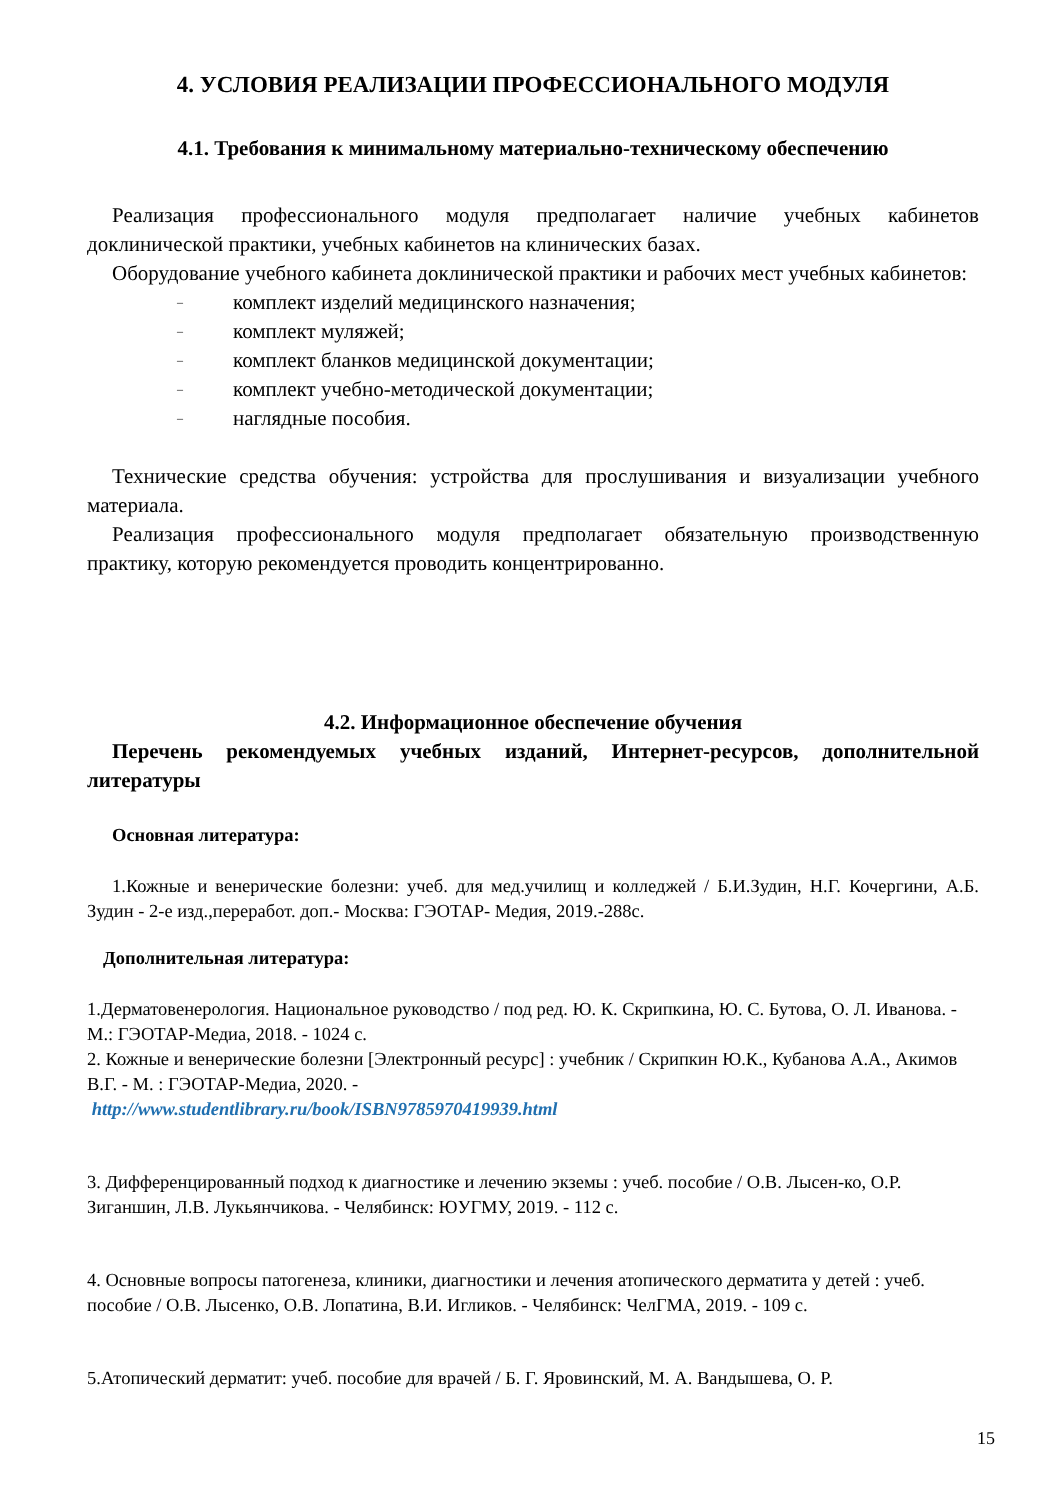4. УСЛОВИЯ РЕАЛИЗАЦИИ ПРОФЕССИОНАЛЬНОГО МОДУЛЯ
4.1. Требования к минимальному материально-техническому обеспечению
Реализация профессионального модуля предполагает наличие учебных кабинетов доклинической практики, учебных кабинетов на клинических базах.
Оборудование учебного кабинета доклинической практики и рабочих мест учебных кабинетов:
– комплект изделий медицинского назначения;
– комплект муляжей;
– комплект бланков медицинской документации;
– комплект учебно-методической документации;
– наглядные пособия.
Технические средства обучения: устройства для прослушивания и визуализации учебного материала.
Реализация профессионального модуля предполагает обязательную производственную практику, которую рекомендуется проводить концентрированно.
4.2. Информационное обеспечение обучения
Перечень рекомендуемых учебных изданий, Интернет-ресурсов, дополнительной литературы
Основная литература:
1.Кожные и венерические болезни: учеб. для мед.училищ и колледжей / Б.И.Зудин, Н.Г. Кочергини, А.Б. Зудин - 2-е изд.,переработ. доп.- Москва: ГЭОТАР- Медия, 2019.-288с.
Дополнительная литература:
1.Дерматовенерология. Национальное руководство / под ред. Ю. К. Скрипкина, Ю. С. Бутова, О. Л. Иванова. - М.: ГЭОТАР-Медиа, 2018. - 1024 с.
2. Кожные и венерические болезни [Электронный ресурс] : учебник / Скрипкин Ю.К., Кубанова А.А., Акимов В.Г. - М. : ГЭОТАР-Медиа, 2020. -
http://www.studentlibrary.ru/book/ISBN9785970419939.html
3. Дифференцированный подход к диагностике и лечению экземы : учеб. пособие / О.В. Лысен-ко, О.Р. Зиганшин, Л.В. Лукьянчикова. - Челябинск: ЮУГМУ, 2019. - 112 с.
4. Основные вопросы патогенеза, клиники, диагностики и лечения атопического дерматита у детей : учеб. пособие / О.В. Лысенко, О.В. Лопатина, В.И. Игликов. - Челябинск: ЧелГМА, 2019. - 109 с.
5.Атопический дерматит: учеб. пособие для врачей / Б. Г. Яровинский, М. А. Вандышева, О. Р.
15